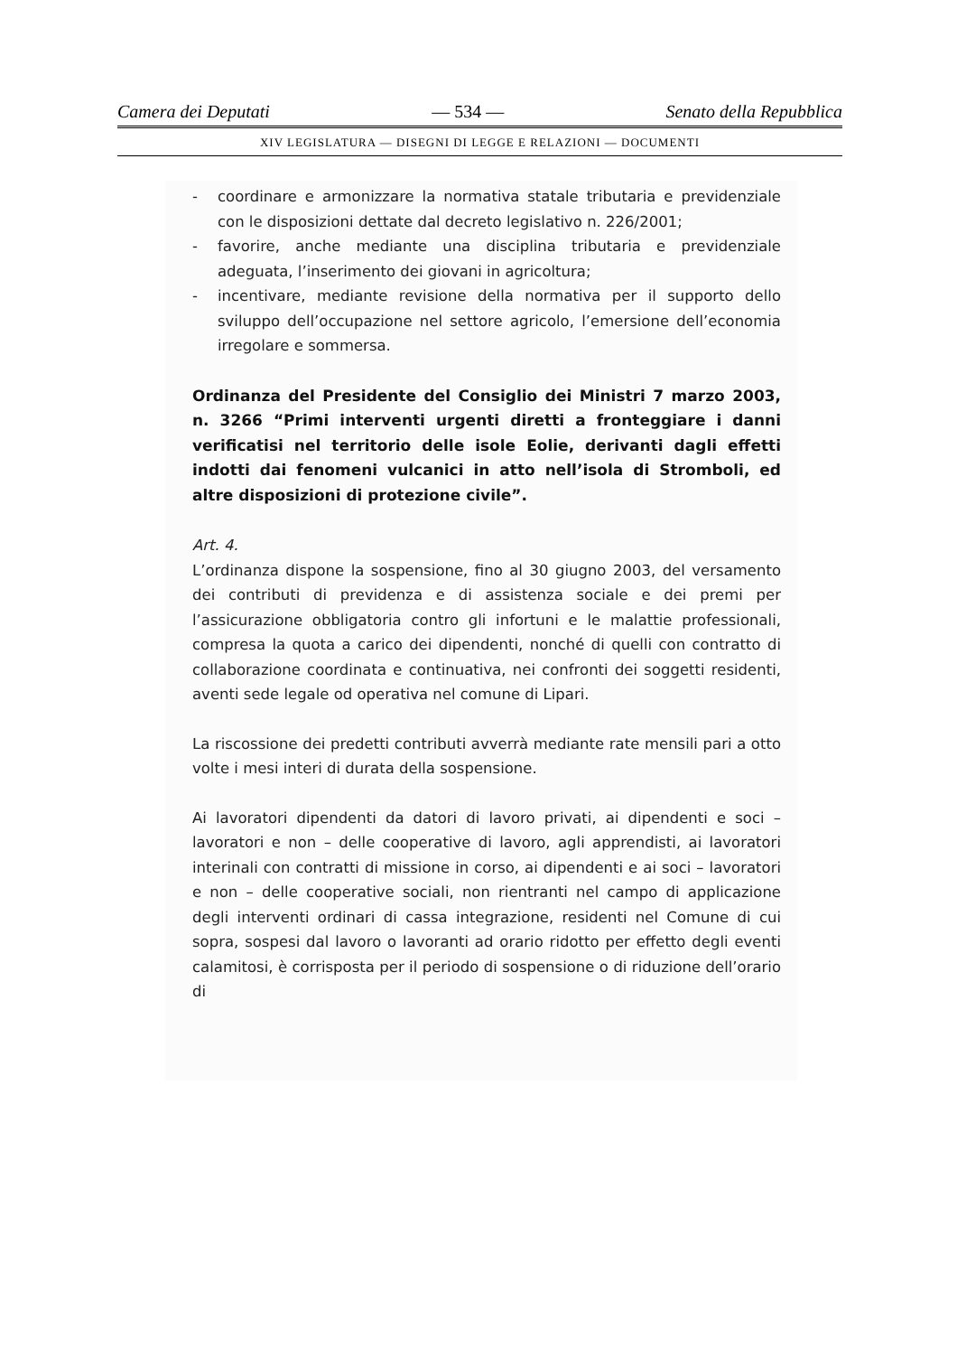Camera dei Deputati — 534 — Senato della Repubblica
XIV LEGISLATURA — DISEGNI DI LEGGE E RELAZIONI — DOCUMENTI
- coordinare e armonizzare la normativa statale tributaria e previdenziale con le disposizioni dettate dal decreto legislativo n. 226/2001;
- favorire, anche mediante una disciplina tributaria e previdenziale adeguata, l’inserimento dei giovani in agricoltura;
- incentivare, mediante revisione della normativa per il supporto dello sviluppo dell’occupazione nel settore agricolo, l’emersione dell’economia irregolare e sommersa.
Ordinanza del Presidente del Consiglio dei Ministri 7 marzo 2003, n. 3266 “Primi interventi urgenti diretti a fronteggiare i danni verificatisi nel territorio delle isole Eolie, derivanti dagli effetti indotti dai fenomeni vulcanici in atto nell’isola di Stromboli, ed altre disposizioni di protezione civile”.
Art. 4.
L’ordinanza dispone la sospensione, fino al 30 giugno 2003, del versamento dei contributi di previdenza e di assistenza sociale e dei premi per l’assicurazione obbligatoria contro gli infortuni e le malattie professionali, compresa la quota a carico dei dipendenti, nonché di quelli con contratto di collaborazione coordinata e continuativa, nei confronti dei soggetti residenti, aventi sede legale od operativa nel comune di Lipari.
La riscossione dei predetti contributi avverrà mediante rate mensili pari a otto volte i mesi interi di durata della sospensione.
Ai lavoratori dipendenti da datori di lavoro privati, ai dipendenti e soci – lavoratori e non – delle cooperative di lavoro, agli apprendisti, ai lavoratori interinali con contratti di missione in corso, ai dipendenti e ai soci – lavoratori e non – delle cooperative sociali, non rientranti nel campo di applicazione degli interventi ordinari di cassa integrazione, residenti nel Comune di cui sopra, sospesi dal lavoro o lavoranti ad orario ridotto per effetto degli eventi calamitosi, è corrisposta per il periodo di sospensione o di riduzione dell’orario di